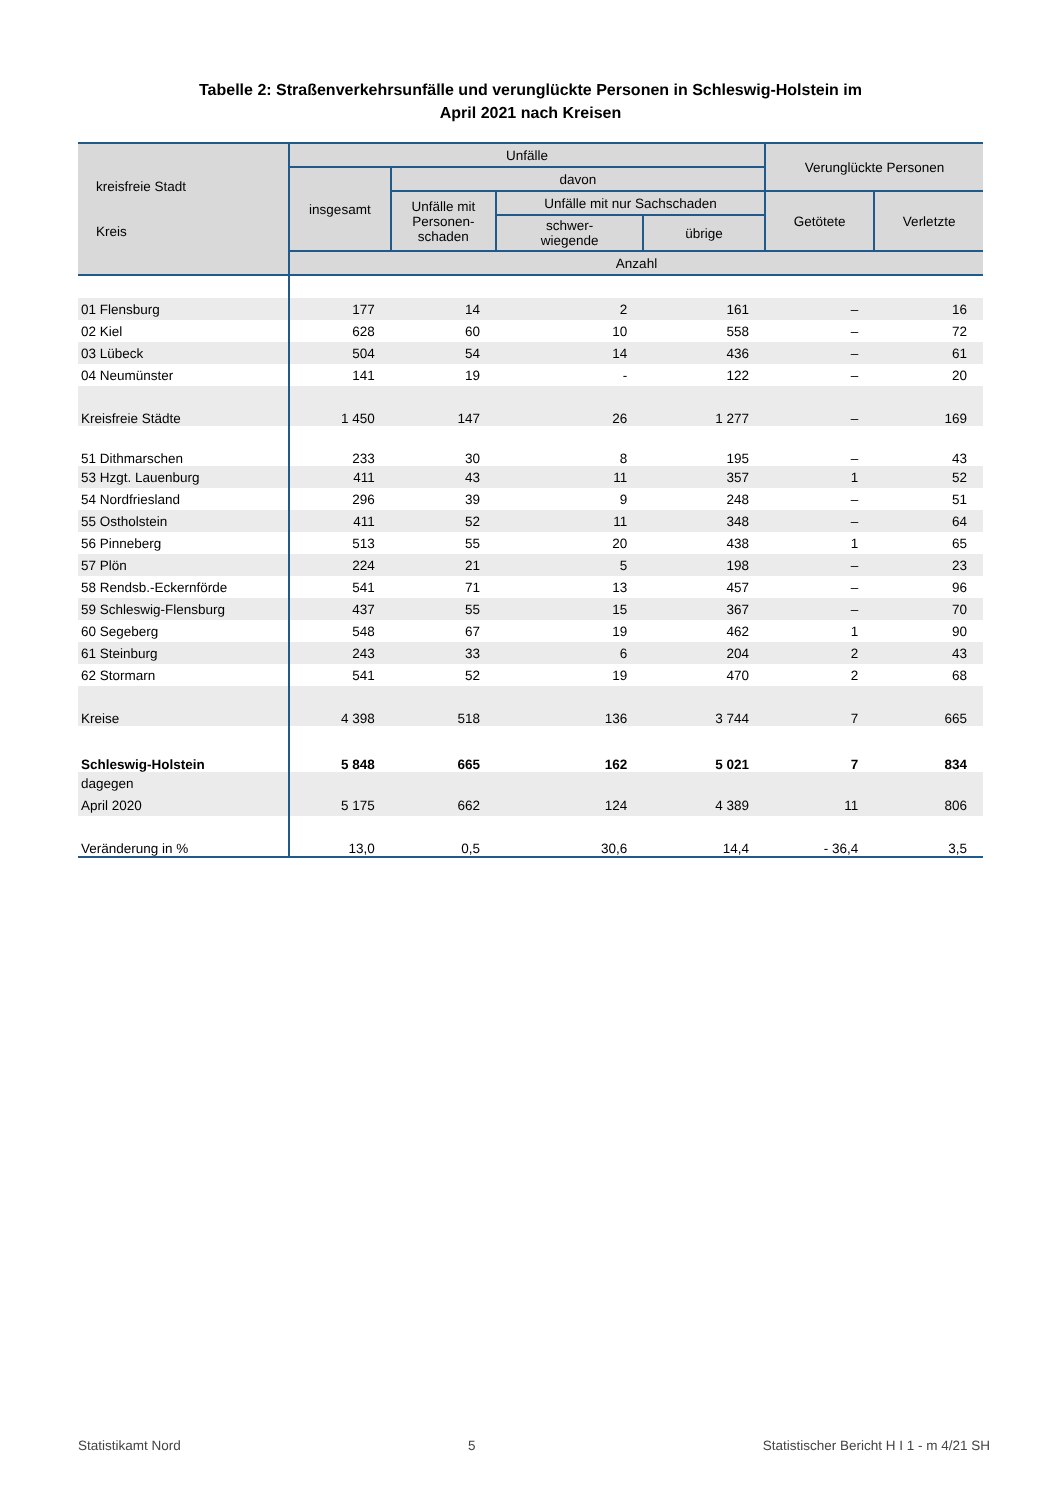Tabelle 2: Straßenverkehrsunfälle und verunglückte Personen in Schleswig-Holstein im
April 2021 nach Kreisen
| kreisfreie Stadt Kreis | Unfälle | | | | Verunglückte Personen | |
| --- | --- | --- | --- | --- | --- | --- |
| | insgesamt | davon | | | | |
| | | Unfälle mit Personen- schaden | Unfälle mit nur Sachschaden | | Getötete | Verletzte |
| | | | schwer- wiegende | übrige | | |
| | Anzahl | | | | | |
| 01 Flensburg | 177 | 14 | 2 | 161 | – | 16 |
| 02 Kiel | 628 | 60 | 10 | 558 | – | 72 |
| 03 Lübeck | 504 | 54 | 14 | 436 | – | 61 |
| 04 Neumünster | 141 | 19 | - | 122 | – | 20 |
| Kreisfreie Städte | 1 450 | 147 | 26 | 1 277 | – | 169 |
| 51 Dithmarschen | 233 | 30 | 8 | 195 | – | 43 |
| 53 Hzgt. Lauenburg | 411 | 43 | 11 | 357 | 1 | 52 |
| 54 Nordfriesland | 296 | 39 | 9 | 248 | – | 51 |
| 55 Ostholstein | 411 | 52 | 11 | 348 | – | 64 |
| 56 Pinneberg | 513 | 55 | 20 | 438 | 1 | 65 |
| 57 Plön | 224 | 21 | 5 | 198 | – | 23 |
| 58 Rendsb.-Eckernförde | 541 | 71 | 13 | 457 | – | 96 |
| 59 Schleswig-Flensburg | 437 | 55 | 15 | 367 | – | 70 |
| 60 Segeberg | 548 | 67 | 19 | 462 | 1 | 90 |
| 61 Steinburg | 243 | 33 | 6 | 204 | 2 | 43 |
| 62 Stormarn | 541 | 52 | 19 | 470 | 2 | 68 |
| Kreise | 4 398 | 518 | 136 | 3 744 | 7 | 665 |
| Schleswig-Holstein | 5 848 | 665 | 162 | 5 021 | 7 | 834 |
| dagegen | | | | | | |
| April 2020 | 5 175 | 662 | 124 | 4 389 | 11 | 806 |
| Veränderung in % | 13,0 | 0,5 | 30,6 | 14,4 | - 36,4 | 3,5 |
Statistikamt Nord 5 Statistischer Bericht H I 1 - m 4/21 SH